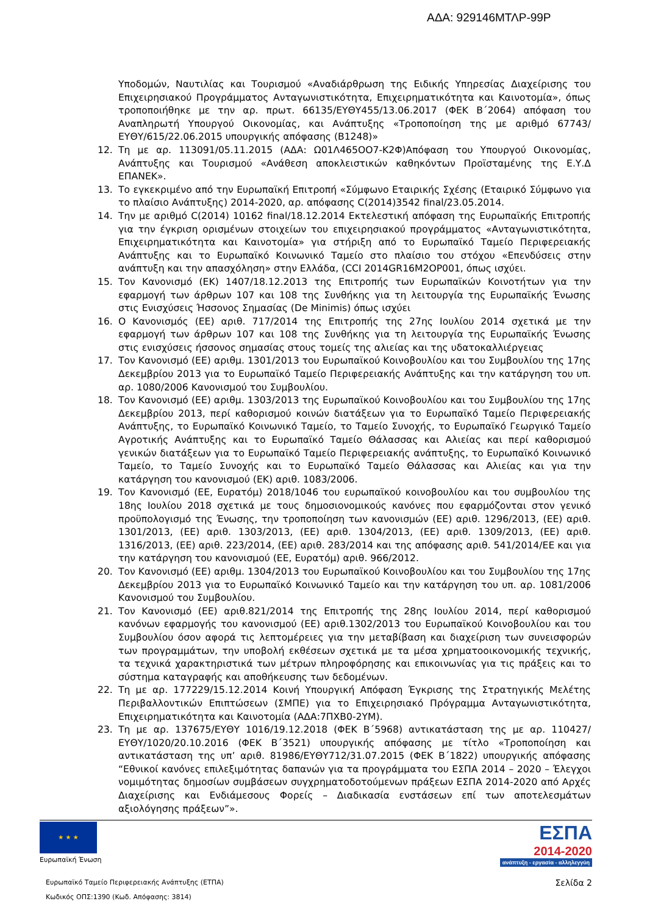ΑΔΑ: 929146ΜΤΛΡ-99Ρ
Υποδομών, Ναυτιλίας και Τουρισμού «Αναδιάρθρωση της Ειδικής Υπηρεσίας Διαχείρισης του Επιχειρησιακού Προγράμματος Ανταγωνιστικότητα, Επιχειρηματικότητα και Καινοτομία», όπως τροποποιήθηκε με την αρ. πρωτ. 66135/ΕΥΘΥ455/13.06.2017 (ΦΕΚ Β΄2064) απόφαση του Αναπληρωτή Υπουργού Οικονομίας, και Ανάπτυξης «Τροποποίηση της με αριθμό 67743/ΕΥΘΥ/615/22.06.2015 υπουργικής απόφασης (Β1248)»
12. Τη με αρ. 113091/05.11.2015 (ΑΔΑ: Ω01Λ465ΟΟ7-Κ2Φ)Απόφαση του Υπουργού Οικονομίας, Ανάπτυξης και Τουρισμού «Ανάθεση αποκλειστικών καθηκόντων Προϊσταμένης της Ε.Υ.Δ ΕΠΑΝΕΚ».
13. Το εγκεκριμένο από την Ευρωπαϊκή Επιτροπή «Σύμφωνο Εταιρικής Σχέσης (Εταιρικό Σύμφωνο για το πλαίσιο Ανάπτυξης) 2014-2020, αρ. απόφασης C(2014)3542 final/23.05.2014.
14. Την με αριθμό C(2014) 10162 final/18.12.2014 Εκτελεστική απόφαση της Ευρωπαϊκής Επιτροπής για την έγκριση ορισμένων στοιχείων του επιχειρησιακού προγράμματος «Ανταγωνιστικότητα, Επιχειρηματικότητα και Καινοτομία» για στήριξη από το Ευρωπαϊκό Ταμείο Περιφερειακής Ανάπτυξης και το Ευρωπαϊκό Κοινωνικό Ταμείο στο πλαίσιο του στόχου «Επενδύσεις στην ανάπτυξη και την απασχόληση» στην Ελλάδα, (CCI 2014GR16M2OP001, όπως ισχύει.
15. Τον Κανονισμό (ΕΚ) 1407/18.12.2013 της Επιτροπής των Ευρωπαϊκών Κοινοτήτων για την εφαρμογή των άρθρων 107 και 108 της Συνθήκης για τη λειτουργία της Ευρωπαϊκής Ένωσης στις Ενισχύσεις Ήσσονος Σημασίας (De Minimis) όπως ισχύει
16. Ο Κανονισμός (ΕΕ) αριθ. 717/2014 της Επιτροπής της 27ης Ιουλίου 2014 σχετικά με την εφαρμογή των άρθρων 107 και 108 της Συνθήκης για τη λειτουργία της Ευρωπαϊκής Ένωσης στις ενισχύσεις ήσσονος σημασίας στους τομείς της αλιείας και της υδατοκαλλιέργειας
17. Τον Κανονισμό (ΕΕ) αριθμ. 1301/2013 του Ευρωπαϊκού Κοινοβουλίου και του Συμβουλίου της 17ης Δεκεμβρίου 2013 για το Ευρωπαϊκό Ταμείο Περιφερειακής Ανάπτυξης και την κατάργηση του υπ. αρ. 1080/2006 Κανονισμού του Συμβουλίου.
18. Τον Κανονισμό (ΕΕ) αριθμ. 1303/2013 της Ευρωπαϊκού Κοινοβουλίου και του Συμβουλίου της 17ης Δεκεμβρίου 2013, περί καθορισμού κοινών διατάξεων για το Ευρωπαϊκό Ταμείο Περιφερειακής Ανάπτυξης, το Ευρωπαϊκό Κοινωνικό Ταμείο, το Ταμείο Συνοχής, το Ευρωπαϊκό Γεωργικό Ταμείο Αγροτικής Ανάπτυξης και το Ευρωπαϊκό Ταμείο Θάλασσας και Αλιείας και περί καθορισμού γενικών διατάξεων για το Ευρωπαϊκό Ταμείο Περιφερειακής ανάπτυξης, το Ευρωπαϊκό Κοινωνικό Ταμείο, το Ταμείο Συνοχής και το Ευρωπαϊκό Ταμείο Θάλασσας και Αλιείας και για την κατάργηση του κανονισμού (ΕΚ) αριθ. 1083/2006.
19. Τον Κανονισμό (ΕΕ, Ευρατόμ) 2018/1046 του ευρωπαϊκού κοινοβουλίου και του συμβουλίου της 18ης Ιουλίου 2018 σχετικά με τους δημοσιονομικούς κανόνες που εφαρμόζονται στον γενικό προϋπολογισμό της Ένωσης, την τροποποίηση των κανονισμών (ΕΕ) αριθ. 1296/2013, (ΕΕ) αριθ. 1301/2013, (ΕΕ) αριθ. 1303/2013, (ΕΕ) αριθ. 1304/2013, (ΕΕ) αριθ. 1309/2013, (ΕΕ) αριθ. 1316/2013, (ΕΕ) αριθ. 223/2014, (ΕΕ) αριθ. 283/2014 και της απόφασης αριθ. 541/2014/ΕΕ και για την κατάργηση του κανονισμού (ΕΕ, Ευρατόμ) αριθ. 966/2012.
20. Τον Κανονισμό (ΕΕ) αριθμ. 1304/2013 του Ευρωπαϊκού Κοινοβουλίου και του Συμβουλίου της 17ης Δεκεμβρίου 2013 για το Ευρωπαϊκό Κοινωνικό Ταμείο και την κατάργηση του υπ. αρ. 1081/2006 Κανονισμού του Συμβουλίου.
21. Τον Κανονισμό (ΕΕ) αριθ.821/2014 της Επιτροπής της 28ης Ιουλίου 2014, περί καθορισμού κανόνων εφαρμογής του κανονισμού (ΕΕ) αριθ.1302/2013 του Ευρωπαϊκού Κοινοβουλίου και του Συμβουλίου όσον αφορά τις λεπτομέρειες για την μεταβίβαση και διαχείριση των συνεισφορών των προγραμμάτων, την υποβολή εκθέσεων σχετικά με τα μέσα χρηματοοικονομικής τεχνικής, τα τεχνικά χαρακτηριστικά των μέτρων πληροφόρησης και επικοινωνίας για τις πράξεις και το σύστημα καταγραφής και αποθήκευσης των δεδομένων.
22. Τη με αρ. 177229/15.12.2014 Κοινή Υπουργική Απόφαση Έγκρισης της Στρατηγικής Μελέτης Περιβαλλοντικών Επιπτώσεων (ΣΜΠΕ) για το Επιχειρησιακό Πρόγραμμα Ανταγωνιστικότητα, Επιχειρηματικότητα και Καινοτομία (ΑΔΑ:7ΠΧΒ0-2ΥΜ).
23. Τη με αρ. 137675/ΕΥΘΥ 1016/19.12.2018 (ΦΕΚ Β΄5968) αντικατάσταση της με αρ. 110427/ΕΥΘΥ/1020/20.10.2016 (ΦΕΚ Β΄3521) υπουργικής απόφασης με τίτλο «Τροποποίηση και αντικατάσταση της υπ’ αριθ. 81986/ΕΥΘΥ712/31.07.2015 (ΦΕΚ Β΄1822) υπουργικής απόφασης “Εθνικοί κανόνες επιλεξιμότητας δαπανών για τα προγράμματα του ΕΣΠΑ 2014 – 2020 – Έλεγχοι νομιμότητας δημοσίων συμβάσεων συγχρηματοδοτούμενων πράξεων ΕΣΠΑ 2014-2020 από Αρχές Διαχείρισης και Ενδιάμεσους Φορείς – Διαδικασία ενστάσεων επί των αποτελεσμάτων αξιολόγησης πράξεων”».
★ ★ ★
Ευρωπαϊκή Ένωση
ΕΣΠΑ
2014-2020
ανάπτυξη - εργασία - αλληλεγγύη
Ευρωπαϊκό Ταμείο Περιφερειακής Ανάπτυξης (ΕΤΠΑ)
Κωδικός ΟΠΣ:1390 (Κωδ. Απόφασης: 3814)
Σελίδα 2